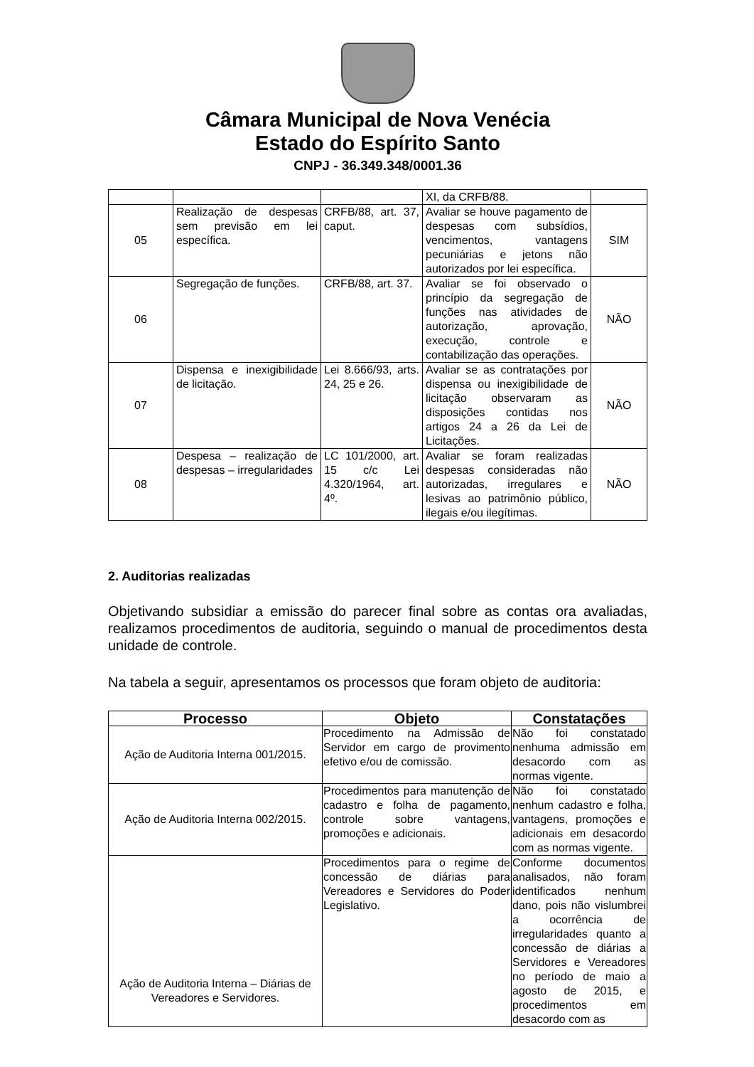Câmara Municipal de Nova Venécia
Estado do Espírito Santo
CNPJ - 36.349.348/0001.36
| | | | XI, da CRFB/88. | |
| 05 | Realização de despesas sem previsão em lei específica. | CRFB/88, art. 37, caput. | Avaliar se houve pagamento de despesas com subsídios, vencimentos, vantagens pecuniárias e jetons não autorizados por lei específica. | SIM |
| 06 | Segregação de funções. | CRFB/88, art. 37. | Avaliar se foi observado o princípio da segregação de funções nas atividades de autorização, aprovação, execução, controle e contabilização das operações. | NÃO |
| 07 | Dispensa e inexigibilidade de licitação. | Lei 8.666/93, arts. 24, 25 e 26. | Avaliar se as contratações por dispensa ou inexigibilidade de licitação observaram as disposições contidas nos artigos 24 a 26 da Lei de Licitações. | NÃO |
| 08 | Despesa – realização de despesas – irregularidades | LC 101/2000, art. 15 c/c Lei 4.320/1964, art. 4º. | Avaliar se foram realizadas despesas consideradas não autorizadas, irregulares e lesivas ao patrimônio público, ilegais e/ou ilegítimas. | NÃO |
2. Auditorias realizadas
Objetivando subsidiar a emissão do parecer final sobre as contas ora avaliadas, realizamos procedimentos de auditoria, seguindo o manual de procedimentos desta unidade de controle.
Na tabela a seguir, apresentamos os processos que foram objeto de auditoria:
| Processo | Objeto | Constatações |
| --- | --- | --- |
| Ação de Auditoria Interna 001/2015. | Procedimento na Admissão de Servidor em cargo de provimento efetivo e/ou de comissão. | Não foi constatado nenhuma admissão em desacordo com as normas vigente. |
| Ação de Auditoria Interna 002/2015. | Procedimentos para manutenção de cadastro e folha de pagamento, controle sobre vantagens, promoções e adicionais. | Não foi constatado nenhum cadastro e folha, vantagens, promoções e adicionais em desacordo com as normas vigente. |
| Ação de Auditoria Interna – Diárias de Vereadores e Servidores. | Procedimentos para o regime de concessão de diárias para Vereadores e Servidores do Poder Legislativo. | Conforme documentos analisados, não foram identificados nenhum dano, pois não vislumbrei a ocorrência de irregularidades quanto a concessão de diárias a Servidores e Vereadores no período de maio a agosto de 2015, e procedimentos em desacordo com as |